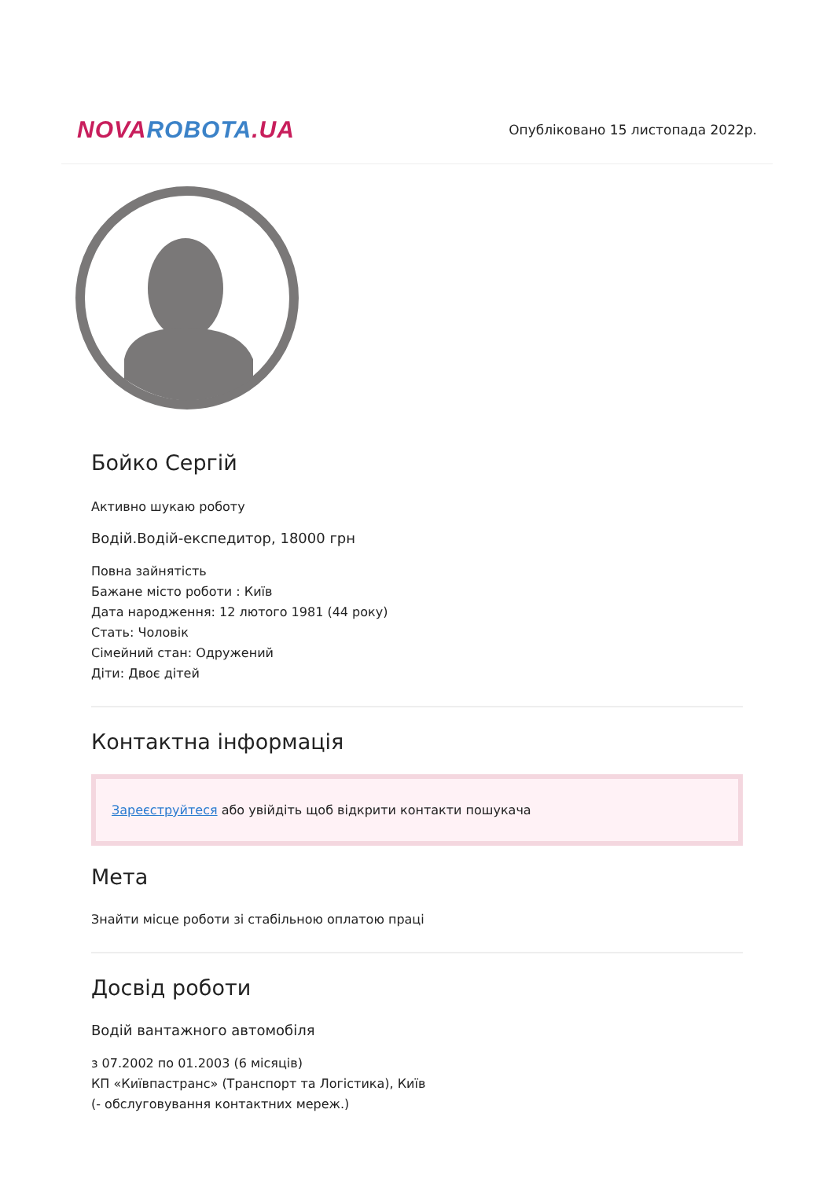NOVA ROBOTA.UA
Опубліковано 15 листопада 2022р.
Бойко Сергій
Активно шукаю роботу
Водій.Водій-експедитор, 18000 грн
Повна зайнятість
Бажане місто роботи : Київ
Дата народження: 12 лютого 1981 (44 року)
Стать: Чоловік
Сімейний стан: Одружений
Діти: Двоє дітей
Контактна інформація
Зареєструйтеся або увійдіть щоб відкрити контакти пошукача
Мета
Знайти місце роботи зі стабільною оплатою праці
Досвід роботи
Водій вантажного автомобіля
з 07.2002 по 01.2003 (6 місяців)
КП «Київпастранс» (Транспорт та Логістика), Київ
(- обслуговування контактних мереж.)